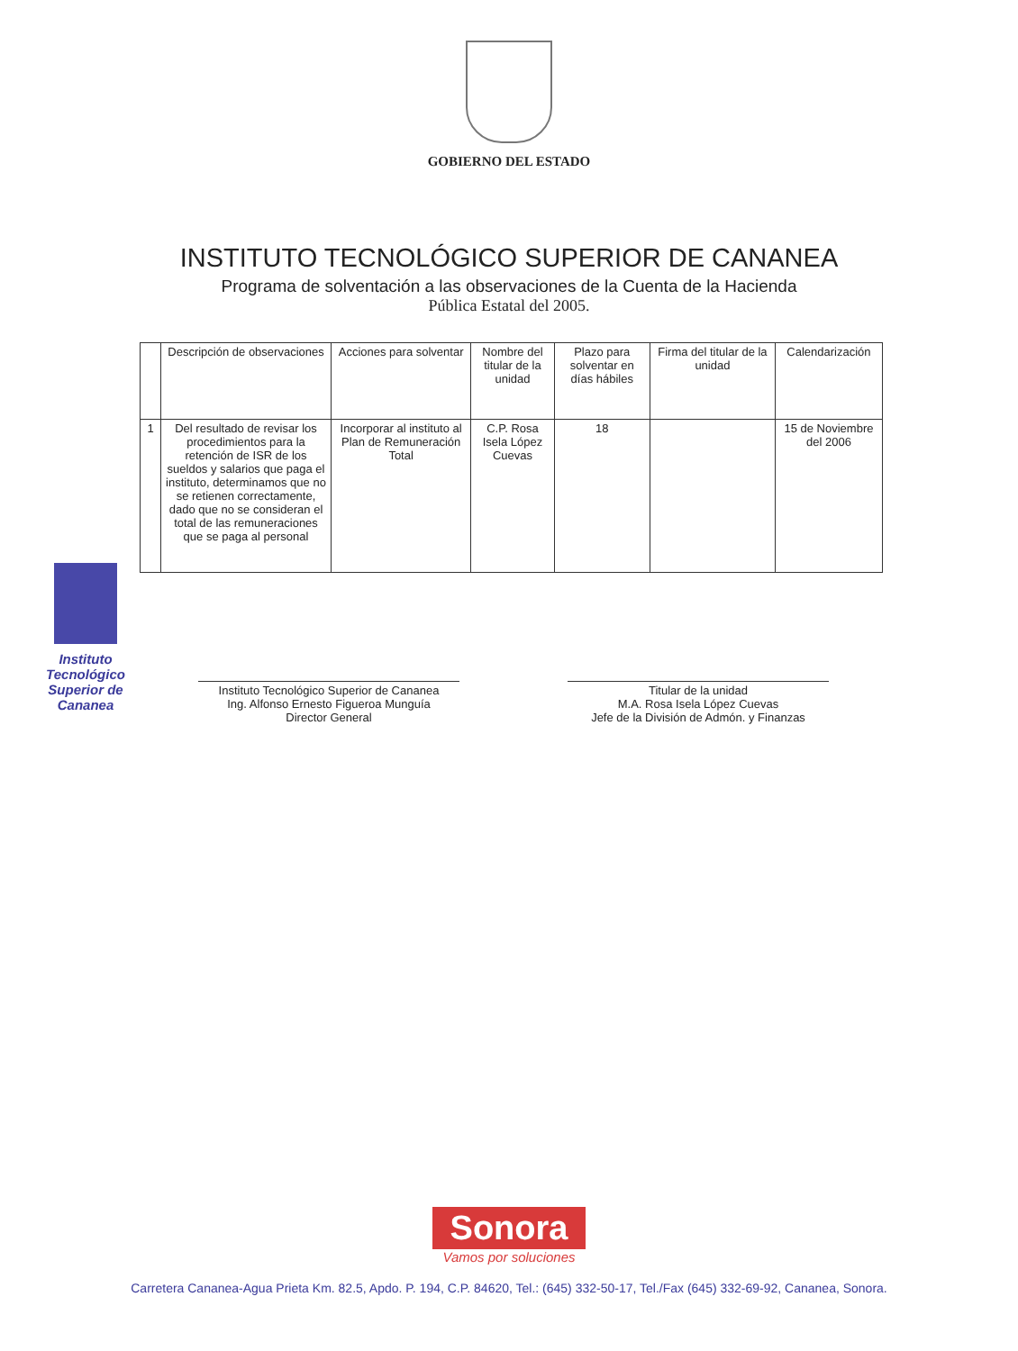GOBIERNO DEL ESTADO
INSTITUTO TECNOLÓGICO SUPERIOR DE CANANEA
Programa de solventación a las observaciones de la Cuenta de la Hacienda
Pública Estatal del 2005.
| | Descripción de observaciones | Acciones para solventar | Nombre del titular de la unidad | Plazo para solventar en días hábiles | Firma del titular de la unidad | Calendarización |
| --- | --- | --- | --- | --- | --- | --- |
| 1 | Del resultado de revisar los procedimientos para la retención de ISR de los sueldos y salarios que paga el instituto, determinamos que no se retienen correctamente, dado que no se consideran el total de las remuneraciones que se paga al personal | Incorporar al instituto al Plan de Remuneración Total | C.P. Rosa Isela López Cuevas | 18 | | 15 de Noviembre del 2006 |
Instituto Tecnológico Superior de Cananea
Instituto Tecnológico Superior de Cananea
Ing. Alfonso Ernesto Figueroa Munguía
Director General
Titular de la unidad
M.A. Rosa Isela López Cuevas
Jefe de la División de Admón. y Finanzas
Sonora
Vamos por soluciones
Carretera Cananea-Agua Prieta Km. 82.5, Apdo. P. 194, C.P. 84620, Tel.: (645) 332-50-17, Tel./Fax (645) 332-69-92, Cananea, Sonora.